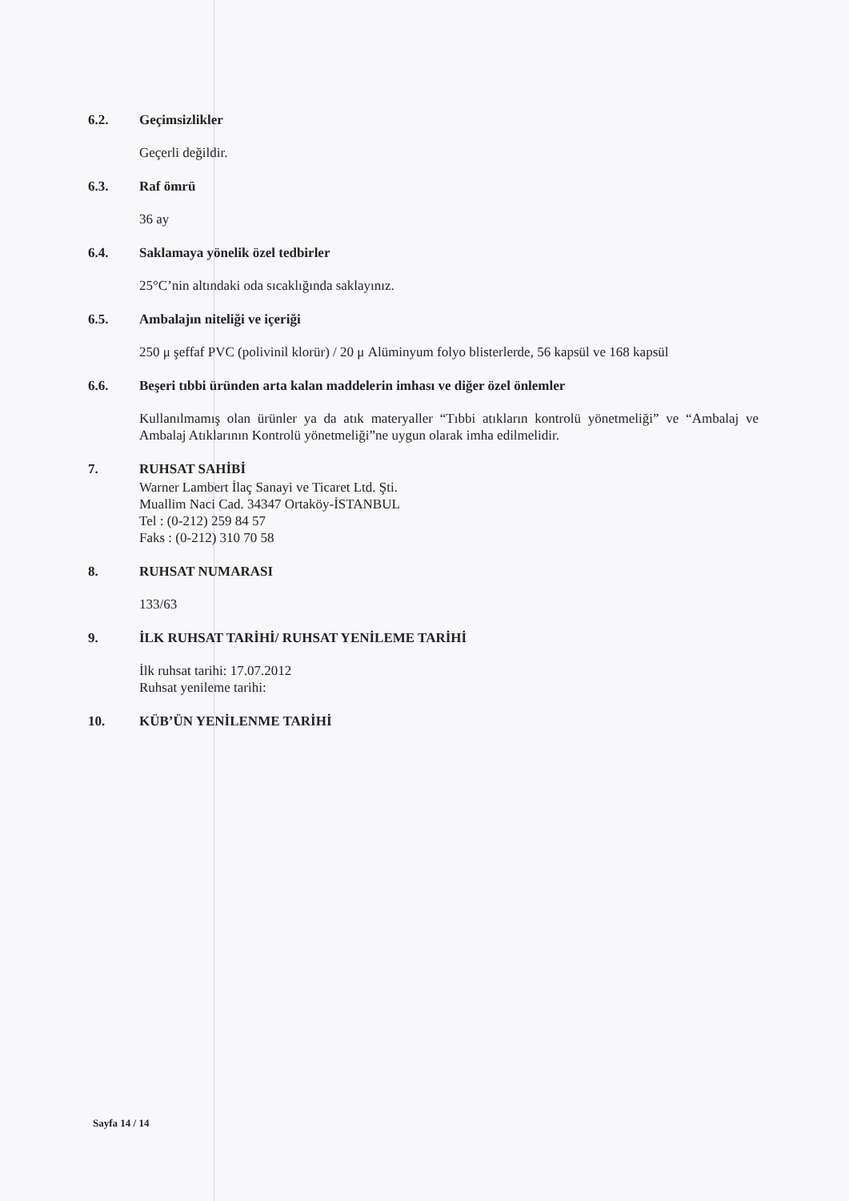6.2. Geçimsizlikler
Geçerli değildir.
6.3. Raf ömrü
36 ay
6.4. Saklamaya yönelik özel tedbirler
25°C’nin altındaki oda sıcaklığında saklayınız.
6.5. Ambalajın niteliği ve içeriği
250 μ şeffaf PVC (polivinil klorür) / 20 μ Alüminyum folyo blisterlerde, 56 kapsül ve 168 kapsül
6.6. Beşeri tıbbi üründen arta kalan maddelerin imhası ve diğer özel önlemler
Kullanılmamış olan ürünler ya da atık materyaller “Tıbbi atıkların kontrolü yönetmeliği” ve “Ambalaj ve Ambalaj Atıklarının Kontrolü yönetmeliği”ne uygun olarak imha edilmelidir.
7. RUHSAT SAHİBİ
Warner Lambert İlaç Sanayi ve Ticaret Ltd. Şti.
Muallim Naci Cad. 34347 Ortaköy-İSTANBUL
Tel : (0-212) 259 84 57
Faks : (0-212) 310 70 58
8. RUHSAT NUMARASI
133/63
9. İLK RUHSAT TARİHİ/ RUHSAT YENİLEME TARİHİ
İlk ruhsat tarihi: 17.07.2012
Ruhsat yenileme tarihi:
10. KÜB’ÜN YENİLENME TARİHİ
Sayfa 14 / 14